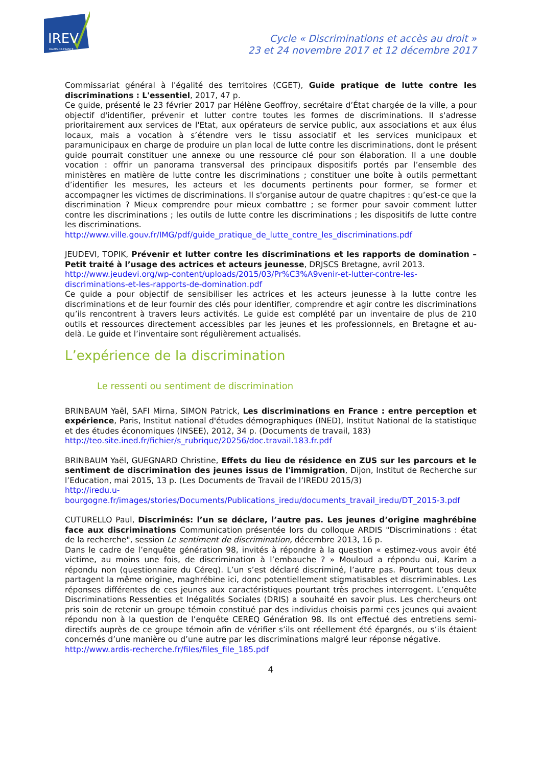IREV
HAUTS-DE-FRANCE
Cycle « Discriminations et accès au droit »
23 et 24 novembre 2017 et 12 décembre 2017
Commissariat général à l'égalité des territoires (CGET), Guide pratique de lutte contre les discriminations : L'essentiel, 2017, 47 p.
Ce guide, présenté le 23 février 2017 par Hélène Geoffroy, secrétaire d’État chargée de la ville, a pour objectif d'identifier, prévenir et lutter contre toutes les formes de discriminations. Il s'adresse prioritairement aux services de l'Etat, aux opérateurs de service public, aux associations et aux élus locaux, mais a vocation à s’étendre vers le tissu associatif et les services municipaux et paramunicipaux en charge de produire un plan local de lutte contre les discriminations, dont le présent guide pourrait constituer une annexe ou une ressource clé pour son élaboration. Il a une double vocation : offrir un panorama transversal des principaux dispositifs portés par l’ensemble des ministères en matière de lutte contre les discriminations ; constituer une boîte à outils permettant d’identifier les mesures, les acteurs et les documents pertinents pour former, se former et accompagner les victimes de discriminations. Il s'organise autour de quatre chapitres : qu’est-ce que la discrimination ? Mieux comprendre pour mieux combattre ; se former pour savoir comment lutter contre les discriminations ; les outils de lutte contre les discriminations ; les dispositifs de lutte contre les discriminations.
http://www.ville.gouv.fr/IMG/pdf/guide_pratique_de_lutte_contre_les_discriminations.pdf
JEUDEVI, TOPIK, Prévenir et lutter contre les discriminations et les rapports de domination – Petit traité à l’usage des actrices et acteurs jeunesse, DRJSCS Bretagne, avril 2013.
http://www.jeudevi.org/wp-content/uploads/2015/03/Pr%C3%A9venir-et-lutter-contre-les-discriminations-et-les-rapports-de-domination.pdf
Ce guide a pour objectif de sensibiliser les actrices et les acteurs jeunesse à la lutte contre les discriminations et de leur fournir des clés pour identifier, comprendre et agir contre les discriminations qu’ils rencontrent à travers leurs activités. Le guide est complété par un inventaire de plus de 210 outils et ressources directement accessibles par les jeunes et les professionnels, en Bretagne et au-delà. Le guide et l’inventaire sont régulièrement actualisés.
L’expérience de la discrimination
Le ressenti ou sentiment de discrimination
BRINBAUM Yaël, SAFI Mirna, SIMON Patrick, Les discriminations en France : entre perception et expérience, Paris, Institut national d'études démographiques (INED), Institut National de la statistique et des études économiques (INSEE), 2012, 34 p. (Documents de travail, 183)
http://teo.site.ined.fr/fichier/s_rubrique/20256/doc.travail.183.fr.pdf
BRINBAUM Yaël, GUEGNARD Christine, Effets du lieu de résidence en ZUS sur les parcours et le sentiment de discrimination des jeunes issus de l'immigration, Dijon, Institut de Recherche sur l’Education, mai 2015, 13 p. (Les Documents de Travail de l’IREDU 2015/3)
http://iredu.u-bourgogne.fr/images/stories/Documents/Publications_iredu/documents_travail_iredu/DT_2015-3.pdf
CUTURELLO Paul, Discriminés: l’un se déclare, l’autre pas. Les jeunes d’origine maghrébine face aux discriminations Communication présentée lors du colloque ARDIS "Discriminations : état de la recherche", session Le sentiment de discrimination, décembre 2013, 16 p.
Dans le cadre de l’enquête génération 98, invités à répondre à la question « estimez-vous avoir été victime, au moins une fois, de discrimination à l’embauche ? » Mouloud a répondu oui, Karim a répondu non (questionnaire du Céreq). L’un s’est déclaré discriminé, l’autre pas. Pourtant tous deux partagent la même origine, maghrébine ici, donc potentiellement stigmatisables et discriminables. Les réponses différentes de ces jeunes aux caractéristiques pourtant très proches interrogent. L’enquête Discriminations Ressenties et Inégalités Sociales (DRIS) a souhaité en savoir plus. Les chercheurs ont pris soin de retenir un groupe témoin constitué par des individus choisis parmi ces jeunes qui avaient répondu non à la question de l’enquête CEREQ Génération 98. Ils ont effectué des entretiens semi-directifs auprès de ce groupe témoin afin de vérifier s’ils ont réellement été épargnés, ou s’ils étaient concernés d’une manière ou d’une autre par les discriminations malgré leur réponse négative.
http://www.ardis-recherche.fr/files/files_file_185.pdf
4